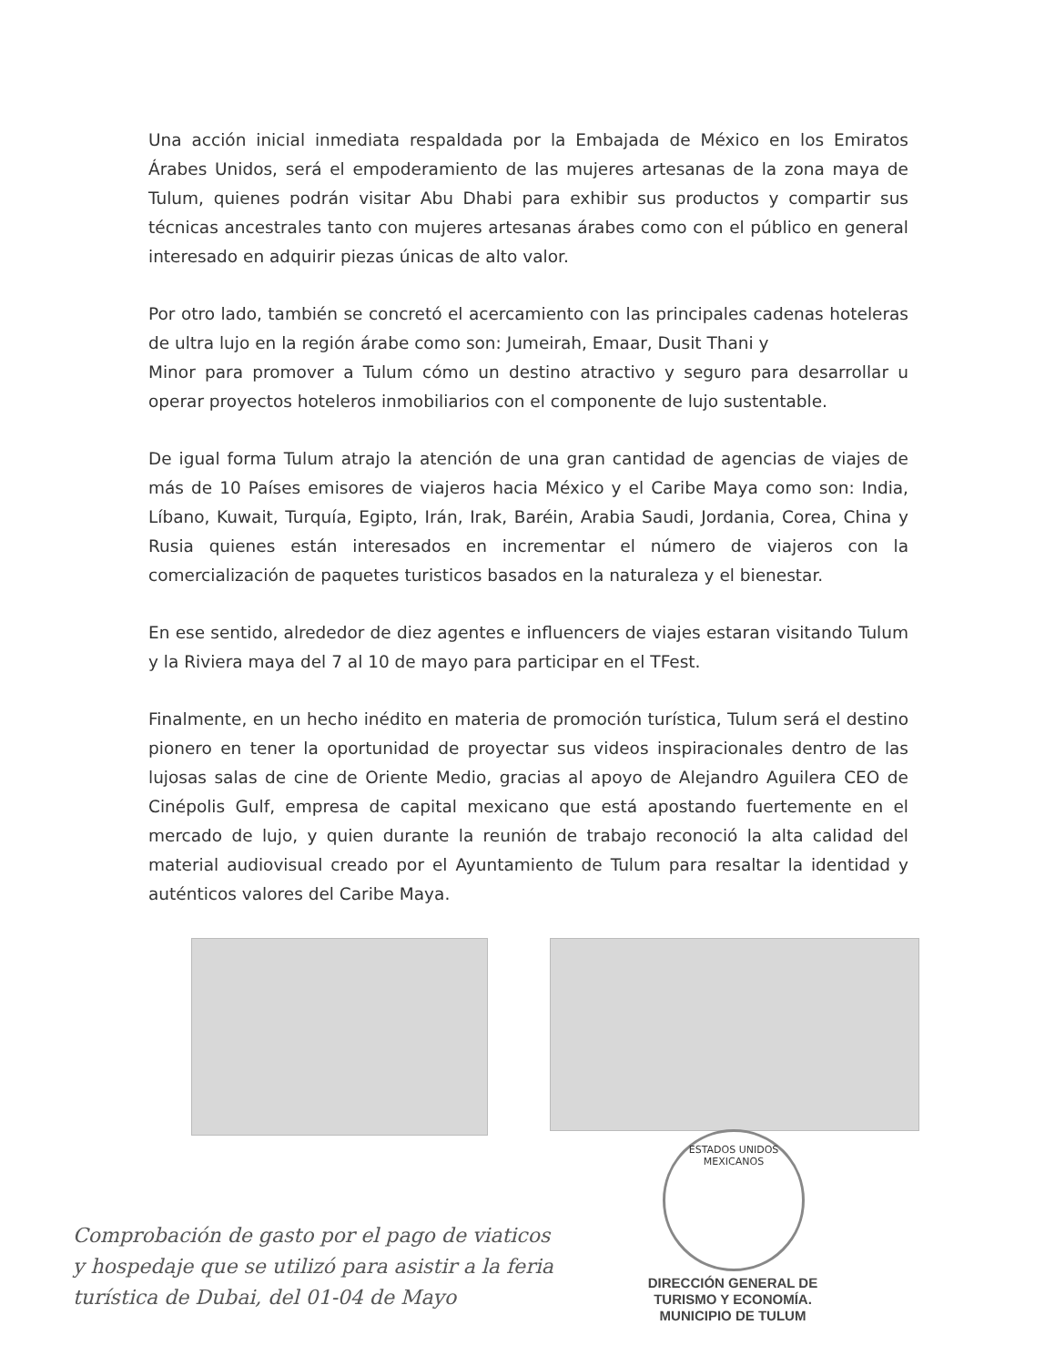Una acción inicial inmediata respaldada por la Embajada de México en los Emiratos Árabes Unidos, será el empoderamiento de las mujeres artesanas de la zona maya de Tulum, quienes podrán visitar Abu Dhabi para exhibir sus productos y compartir sus técnicas ancestrales tanto con mujeres artesanas árabes como con el público en general interesado en adquirir piezas únicas de alto valor.
Por otro lado, también se concretó el acercamiento con las principales cadenas hoteleras de ultra lujo en la región árabe como son: Jumeirah, Emaar, Dusit Thani y
Minor para promover a Tulum cómo un destino atractivo y seguro para desarrollar u operar proyectos hoteleros inmobiliarios con el componente de lujo sustentable.
De igual forma Tulum atrajo la atención de una gran cantidad de agencias de viajes de más de 10 Países emisores de viajeros hacia México y el Caribe Maya como son: India, Líbano, Kuwait, Turquía, Egipto, Irán, Irak, Baréin, Arabia Saudi, Jordania, Corea, China y Rusia quienes están interesados en incrementar el número de viajeros con la comercialización de paquetes turisticos basados en la naturaleza y el bienestar.
En ese sentido, alrededor de diez agentes e influencers de viajes estaran visitando Tulum y la Riviera maya del 7 al 10 de mayo para participar en el TFest.
Finalmente, en un hecho inédito en materia de promoción turística, Tulum será el destino pionero en tener la oportunidad de proyectar sus videos inspiracionales dentro de las lujosas salas de cine de Oriente Medio, gracias al apoyo de Alejandro Aguilera CEO de Cinépolis Gulf, empresa de capital mexicano que está apostando fuertemente en el mercado de lujo, y quien durante la reunión de trabajo reconoció la alta calidad del material audiovisual creado por el Ayuntamiento de Tulum para resaltar la identidad y auténticos valores del Caribe Maya.
ESTADOS UNIDOS MEXICANOS
Comprobación de gasto por el pago de viaticos
y hospedaje que se utilizó para asistir a la feria
turística de Dubai, del 01-04 de Mayo
DIRECCIÓN GENERAL DE
TURISMO Y ECONOMÍA.
MUNICIPIO DE TULUM